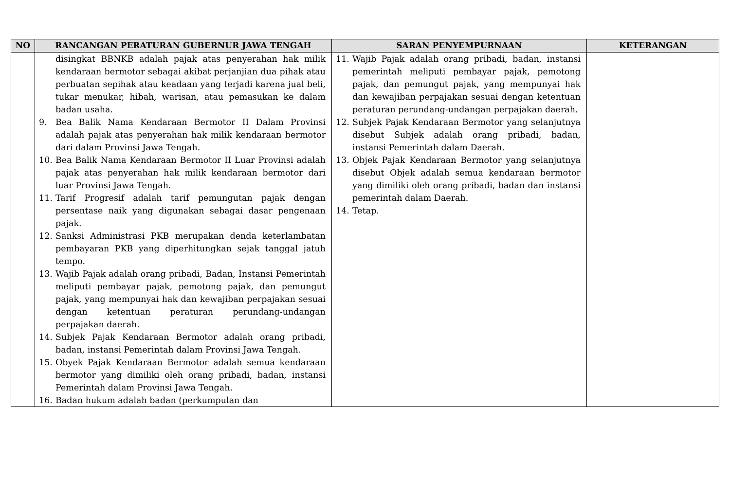| NO | RANCANGAN PERATURAN GUBERNUR JAWA TENGAH | SARAN PENYEMPURNAAN | KETERANGAN |
| --- | --- | --- | --- |
| | disingkat BBNKB adalah pajak atas penyerahan hak milik kendaraan bermotor sebagai akibat perjanjian dua pihak atau perbuatan sepihak atau keadaan yang terjadi karena jual beli, tukar menukar, hibah, warisan, atau pemasukan ke dalam badan usaha. 9. Bea Balik Nama Kendaraan Bermotor II Dalam Provinsi adalah pajak atas penyerahan hak milik kendaraan bermotor dari dalam Provinsi Jawa Tengah. 10. Bea Balik Nama Kendaraan Bermotor II Luar Provinsi adalah pajak atas penyerahan hak milik kendaraan bermotor dari luar Provinsi Jawa Tengah. 11. Tarif Progresif adalah tarif pemungutan pajak dengan persentase naik yang digunakan sebagai dasar pengenaan pajak. 12. Sanksi Administrasi PKB merupakan denda keterlambatan pembayaran PKB yang diperhitungkan sejak tanggal jatuh tempo. 13. Wajib Pajak adalah orang pribadi, Badan, Instansi Pemerintah meliputi pembayar pajak, pemotong pajak, dan pemungut pajak, yang mempunyai hak dan kewajiban perpajakan sesuai dengan ketentuan peraturan perundang-undangan perpajakan daerah. 14. Subjek Pajak Kendaraan Bermotor adalah orang pribadi, badan, instansi Pemerintah dalam Provinsi Jawa Tengah. 15. Obyek Pajak Kendaraan Bermotor adalah semua kendaraan bermotor yang dimiliki oleh orang pribadi, badan, instansi Pemerintah dalam Provinsi Jawa Tengah. 16. Badan hukum adalah badan (perkumpulan dan | 11. Wajib Pajak adalah orang pribadi, badan, instansi pemerintah meliputi pembayar pajak, pemotong pajak, dan pemungut pajak, yang mempunyai hak dan kewajiban perpajakan sesuai dengan ketentuan peraturan perundang-undangan perpajakan daerah. 12. Subjek Pajak Kendaraan Bermotor yang selanjutnya disebut Subjek adalah orang pribadi, badan, instansi Pemerintah dalam Daerah. 13. Objek Pajak Kendaraan Bermotor yang selanjutnya disebut Objek adalah semua kendaraan bermotor yang dimiliki oleh orang pribadi, badan dan instansi pemerintah dalam Daerah. 14. Tetap. | |